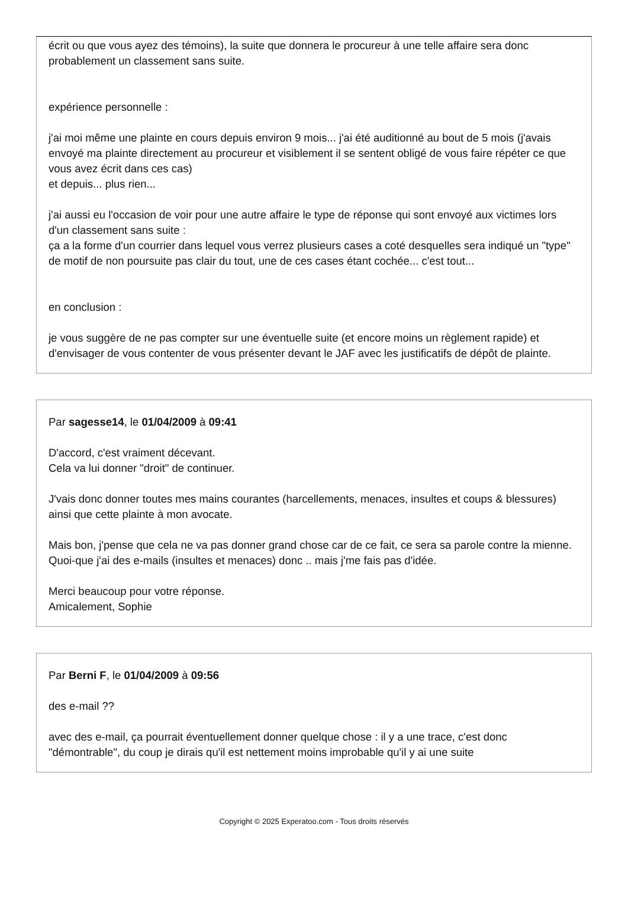écrit ou que vous ayez des témoins), la suite que donnera le procureur à une telle affaire sera donc probablement un classement sans suite.
expérience personnelle :
j'ai moi même une plainte en cours depuis environ 9 mois... j'ai été auditionné au bout de 5 mois (j'avais envoyé ma plainte directement au procureur et visiblement il se sentent obligé de vous faire répéter ce que vous avez écrit dans ces cas)
et depuis... plus rien...
j'ai aussi eu l'occasion de voir pour une autre affaire le type de réponse qui sont envoyé aux victimes lors d'un classement sans suite :
ça a la forme d'un courrier dans lequel vous verrez plusieurs cases a coté desquelles sera indiqué un "type" de motif de non poursuite pas clair du tout, une de ces cases étant cochée... c'est tout...
en conclusion :
je vous suggère de ne pas compter sur une éventuelle suite (et encore moins un règlement rapide) et d'envisager de vous contenter de vous présenter devant le JAF avec les justificatifs de dépôt de plainte.
Par sagesse14, le 01/04/2009 à 09:41
D'accord, c'est vraiment décevant.
Cela va lui donner "droit" de continuer.
J'vais donc donner toutes mes mains courantes (harcellements, menaces, insultes et coups & blessures) ainsi que cette plainte à mon avocate.
Mais bon, j'pense que cela ne va pas donner grand chose car de ce fait, ce sera sa parole contre la mienne.
Quoi-que j'ai des e-mails (insultes et menaces) donc .. mais j'me fais pas d'idée.
Merci beaucoup pour votre réponse.
Amicalement, Sophie
Par Berni F, le 01/04/2009 à 09:56
des e-mail ??
avec des e-mail, ça pourrait éventuellement donner quelque chose : il y a une trace, c'est donc "démontrable", du coup je dirais qu'il est nettement moins improbable qu'il y ai une suite
Copyright © 2025 Experatoo.com - Tous droits réservés